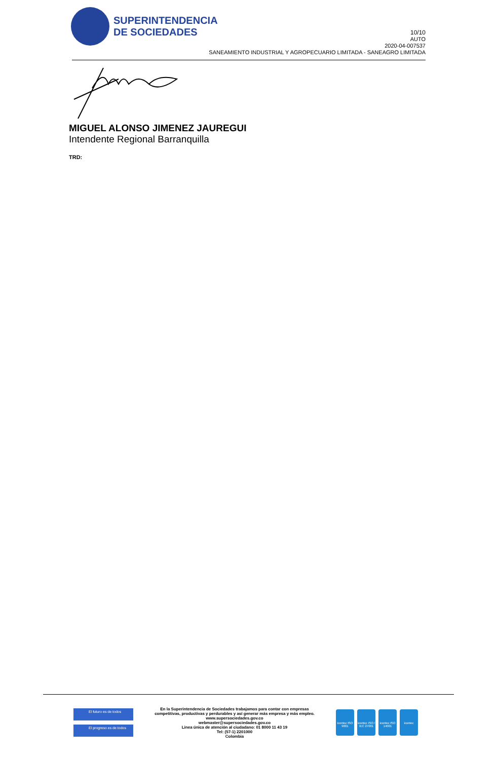SUPERINTENDENCIA
DE SOCIEDADES
10/10
AUTO
2020-04-007537
SANEAMIENTO INDUSTRIAL Y AGROPECUARIO LIMITADA - SANEAGRO LIMITADA
MIGUEL ALONSO JIMENEZ JAUREGUI
Intendente Regional Barranquilla
TRD:
El futuro es de todos
El progreso es de todos
En la Superintendencia de Sociedades trabajamos para contar con empresas
competitivas, productivas y perdurables y así generar más empresa y más empleo.
www.supersociedades.gov.co
webmaster@supersociedades.gov.co
Linea única de atención al ciudadano: 01 8000 11 43 19
Tel: (57-1) 2201000
Colombia
icontec ISO 9001
icontec ISO / IEC 27001
icontec ISO 14001
icontec